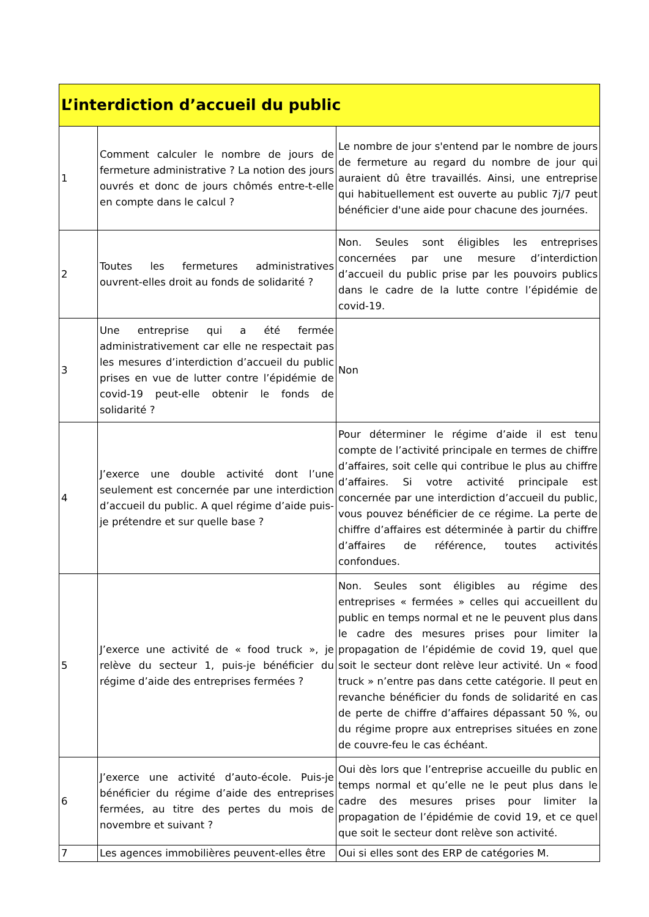| L’interdiction d’accueil du public | | |
| --- | --- | --- |
| 1 | Comment calculer le nombre de jours de fermeture administrative ? La notion des jours ouvrés et donc de jours chômés entre-t-elle en compte dans le calcul ? | Le nombre de jour s'entend par le nombre de jours de fermeture au regard du nombre de jour qui auraient dû être travaillés. Ainsi, une entreprise qui habituellement est ouverte au public 7j/7 peut bénéficier d'une aide pour chacune des journées. |
| 2 | Toutes les fermetures administratives ouvrent-elles droit au fonds de solidarité ? | Non. Seules sont éligibles les entreprises concernées par une mesure d’interdiction d’accueil du public prise par les pouvoirs publics dans le cadre de la lutte contre l’épidémie de covid-19. |
| 3 | Une entreprise qui a été fermée administrativement car elle ne respectait pas les mesures d’interdiction d’accueil du public prises en vue de lutter contre l’épidémie de covid-19 peut-elle obtenir le fonds de solidarité ? | Non |
| 4 | J’exerce une double activité dont l’une seulement est concernée par une interdiction d’accueil du public. A quel régime d’aide puis-je prétendre et sur quelle base ? | Pour déterminer le régime d’aide il est tenu compte de l’activité principale en termes de chiffre d’affaires, soit celle qui contribue le plus au chiffre d’affaires. Si votre activité principale est concernée par une interdiction d’accueil du public, vous pouvez bénéficier de ce régime. La perte de chiffre d’affaires est déterminée à partir du chiffre d’affaires de référence, toutes activités confondues. |
| 5 | J’exerce une activité de « food truck », je relève du secteur 1, puis-je bénéficier du régime d’aide des entreprises fermées ? | Non. Seules sont éligibles au régime des entreprises « fermées » celles qui accueillent du public en temps normal et ne le peuvent plus dans le cadre des mesures prises pour limiter la propagation de l’épidémie de covid 19, quel que soit le secteur dont relève leur activité. Un « food truck » n’entre pas dans cette catégorie. Il peut en revanche bénéficier du fonds de solidarité en cas de perte de chiffre d’affaires dépassant 50 %, ou du régime propre aux entreprises situées en zone de couvre-feu le cas échéant. |
| 6 | J’exerce une activité d’auto-école. Puis-je bénéficier du régime d’aide des entreprises fermées, au titre des pertes du mois de novembre et suivant ? | Oui dès lors que l’entreprise accueille du public en temps normal et qu’elle ne le peut plus dans le cadre des mesures prises pour limiter la propagation de l’épidémie de covid 19, et ce quel que soit le secteur dont relève son activité. |
| 7 | Les agences immobilières peuvent-elles être | Oui si elles sont des ERP de catégories M. |